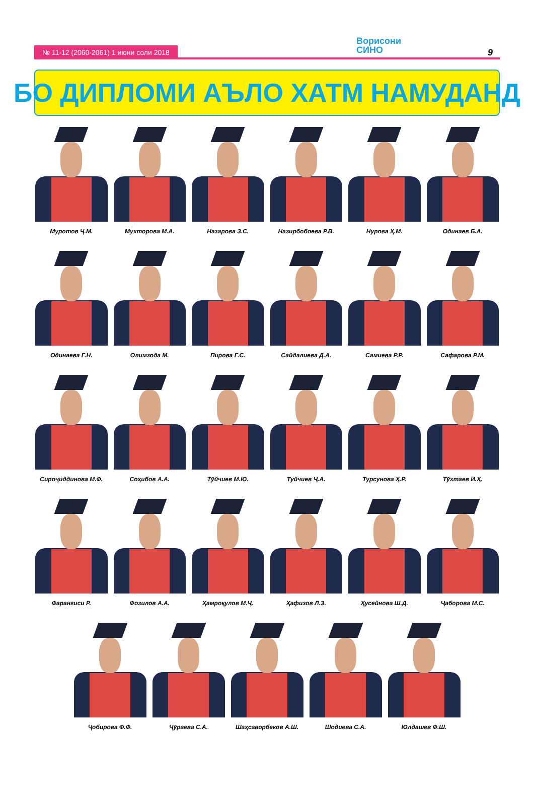№ 11-12 (2060-2061) 1 июни соли 2018
Ворисони
СИНО
9
БО ДИПЛОМИ АЪЛО ХАТМ НАМУДАНД
Муротов Ҷ.М.
Мухторова М.А.
Назарова З.С.
Назирбобоева Р.В.
Нурова Ҳ.М.
Одинаев Б.А.
Одинаева Г.Н.
Олимзода М.
Пирова Г.С.
Сайдалиева Д.А.
Самиева Р.Р.
Сафарова Р.М.
Сироҷиддинова М.Ф.
Соҳибов А.А.
Тӯйчиев М.Ю.
Туйчиев Ҷ.А.
Турсунова Ҳ.Р.
Тӯхтаев И.Ҳ.
Фарангиси Р.
Фозилов А.А.
Ҳамроқулов М.Ҷ.
Ҳафизов Л.З.
Ҳусейнова Ш.Д.
Ҷаборова М.С.
Ҷобирова Ф.Ф.
Ҷӯраева С.А.
Шаҳсаворбеков А.Ш.
Шодиева С.А.
Юлдашев Ф.Ш.